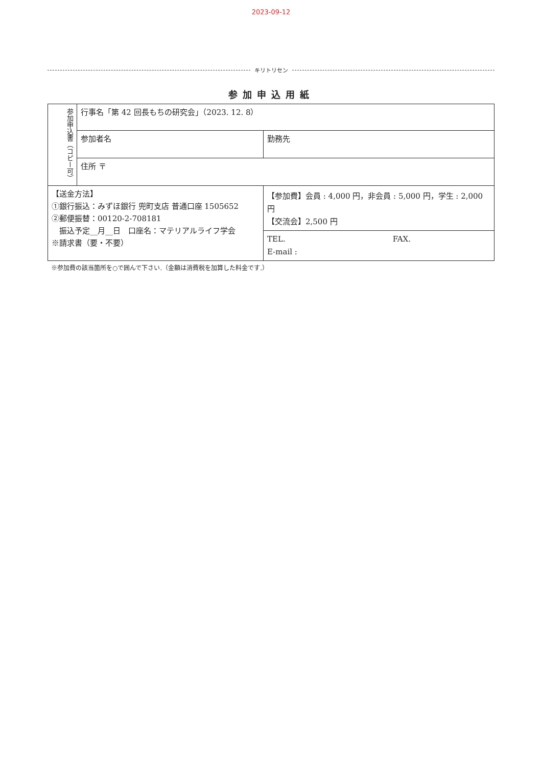2023-09-12
キリトリセン
参加申込用紙
| 参加申込書（コピー可） | 行事名「第 42 回長もちの研究会」（2023. 12. 8） | |
| | 参加者名 | 勤務先 |
| | 住所 〒 | |
| 【送金方法】 ①銀行振込：みずほ銀行 兜町支店 普通口座 1505652 ②郵便振替：00120-2-708181 振込予定__月__日 口座名：マテリアルライフ学会 ※請求書（要・不要） | | 【参加費】会員 : 4,000 円，非会員 : 5,000 円，学生 : 2,000 円 【交流会】2,500 円 |
| | | TEL. FAX. E-mail : |
※参加費の該当箇所を○で囲んで下さい.（金額は消費税を加算した料金です.）